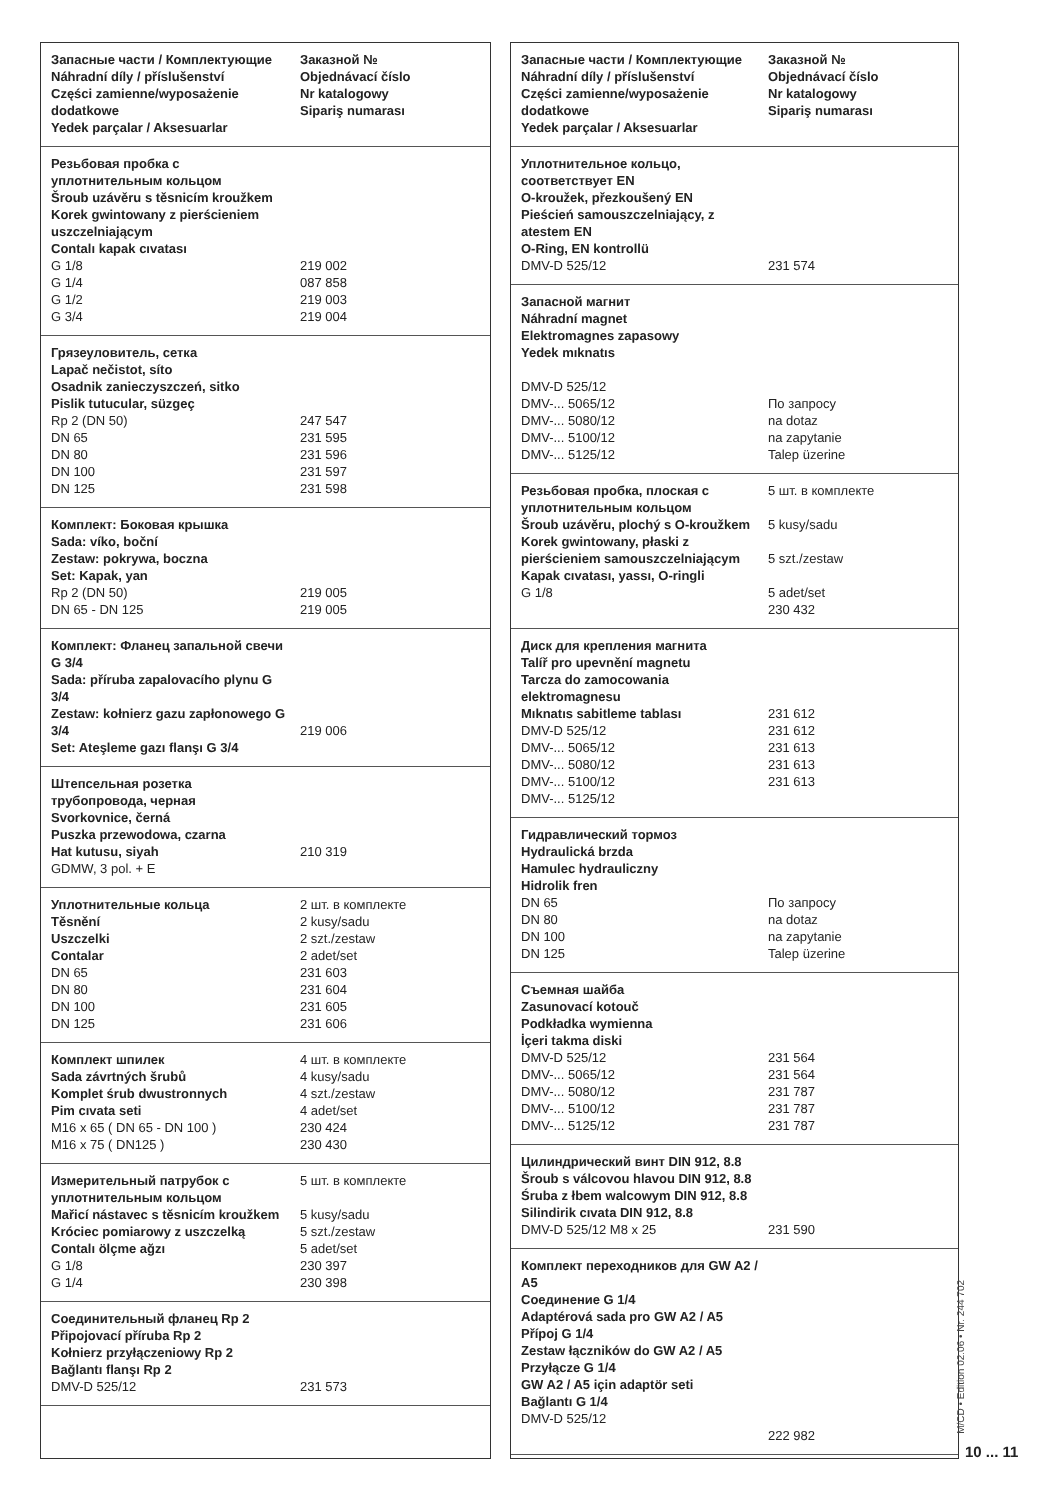| Запасные части / Комплектующие Náhradní díly / příslušenství Części zamienne/wyposażenie dodatkowe Yedek parçalar / Aksesuarlar | Заказной № Objednávací číslo Nr katalogowy Sipariş numarası |
| Резьбовая пробка с уплотнительным кольцом Šroub uzávěru s těsnicím kroužkem Korek gwintowany z pierścieniem uszczelniającym Contalı kapak cıvatası G 1/8 G 1/4 G 1/2 G 3/4 | 219 002 087 858 219 003 219 004 |
| Грязеуловитель, сетка Lapač nečistot, síto Osadnik zanieczyszczeń, sitko Pislik tutucular, süzgeç Rp 2 (DN 50) DN 65 DN 80 DN 100 DN 125 | 247 547 231 595 231 596 231 597 231 598 |
| Комплект: Боковая крышка Sada: víko, boční Zestaw: pokrywa, boczna Set: Kapak, yan Rp 2 (DN 50) DN 65 - DN 125 | 219 005 219 005 |
| Комплект: Фланец запальной свечи G 3/4 Sada: příruba zapalovacího plynu G 3/4 Zestaw: kołnierz gazu zapłonowego G 3/4 Set: Ateşleme gazı flanşı G 3/4 | 219 006 |
| Штепсельная розетка трубопровода, черная Svorkovnice, černá Puszka przewodowa, czarna Hat kutusu, siyah GDMW, 3 pol. + E | 210 319 |
| Уплотнительные кольца Těsnění Uszczelki Contalar DN 65 DN 80 DN 100 DN 125 | 2 шт. в комплекте 2 kusy/sadu 2 szt./zestaw 2 adet/set 231 603 231 604 231 605 231 606 |
| Комплект шпилек Sada závrtných šrubů Komplet śrub dwustronnych Pim cıvata seti M16 x 65 ( DN 65 - DN 100 ) M16 x 75 ( DN125 ) | 4 шт. в комплекте 4 kusy/sadu 4 szt./zestaw 4 adet/set 230 424 230 430 |
| Измерительный патрубок с уплотнительным кольцом Mařicí nástavec s těsnicím kroužkem Króciec pomiarowy z uszczelką Contalı ölçme ağzı G 1/8 G 1/4 | 5 шт. в комплекте 5 kusy/sadu 5 szt./zestaw 5 adet/set 230 397 230 398 |
| Соединительный фланец Rp 2 Připojovací příruba Rp 2 Kołnierz przyłączeniowy Rp 2 Bağlantı flanşı Rp 2 DMV-D 525/12 | 231 573 |
| Запасные части / Комплектующие Náhradní díly / příslušenství Części zamienne/wyposażenie dodatkowe Yedek parçalar / Aksesuarlar | Заказной № Objednávací číslo Nr katalogowy Sipariş numarası |
| Уплотнительное кольцо, соответствует EN O-kroužek, přezkoušený EN Pieścień samouszczelniający, z atestem EN O-Ring, EN kontrollü DMV-D 525/12 | 231 574 |
| Запасной магнит Náhradní magnet Elektromagnes zapasowy Yedek mıknatıs DMV-D 525/12 DMV-... 5065/12 DMV-... 5080/12 DMV-... 5100/12 DMV-... 5125/12 | По запросу na dotaz na zapytanie Talep üzerine |
| Резьбовая пробка, плоская с уплотнительным кольцом Šroub uzávěru, plochý s O-kroužkem Korek gwintowany, płaski z pierścieniem samouszczelniającym Kapak cıvatası, yassı, O-ringli G 1/8 | 5 шт. в комплекте 5 kusy/sadu 5 szt./zestaw 5 adet/set 230 432 |
| Диск для крепления магнита Talíř pro upevnění magnetu Tarcza do zamocowania elektromagnesu Mıknatıs sabitleme tablası DMV-D 525/12 DMV-... 5065/12 DMV-... 5080/12 DMV-... 5100/12 DMV-... 5125/12 | 231 612 231 612 231 613 231 613 231 613 |
| Гидравлический тормоз Hydraulická brzda Hamulec hydrauliczny Hidrolik fren DN 65 DN 80 DN 100 DN 125 | По запросу na dotaz na zapytanie Talep üzerine |
| Съемная шайба Zasunovací kotouč Podkładka wymienna İçeri takma diski DMV-D 525/12 DMV-... 5065/12 DMV-... 5080/12 DMV-... 5100/12 DMV-... 5125/12 | 231 564 231 564 231 787 231 787 231 787 |
| Цилиндрический винт DIN 912, 8.8 Šroub s válcovou hlavou DIN 912, 8.8 Śruba z łbem walcowym DIN 912, 8.8 Silindirik cıvata DIN 912, 8.8 DMV-D 525/12 M8 x 25 | 231 590 |
| Комплект переходников для GW A2 / A5 Соединение G 1/4 Adaptérová sada pro GW A2 / A5 Přípoj G 1/4 Zestaw łączników do GW A2 / A5 Przyłącze G 1/4 GW A2 / A5 için adaptör seti Bağlantı G 1/4 DMV-D 525/12 | 222 982 |
M/CD • Edition 02.06 • Nr. 244 702
10 ... 11